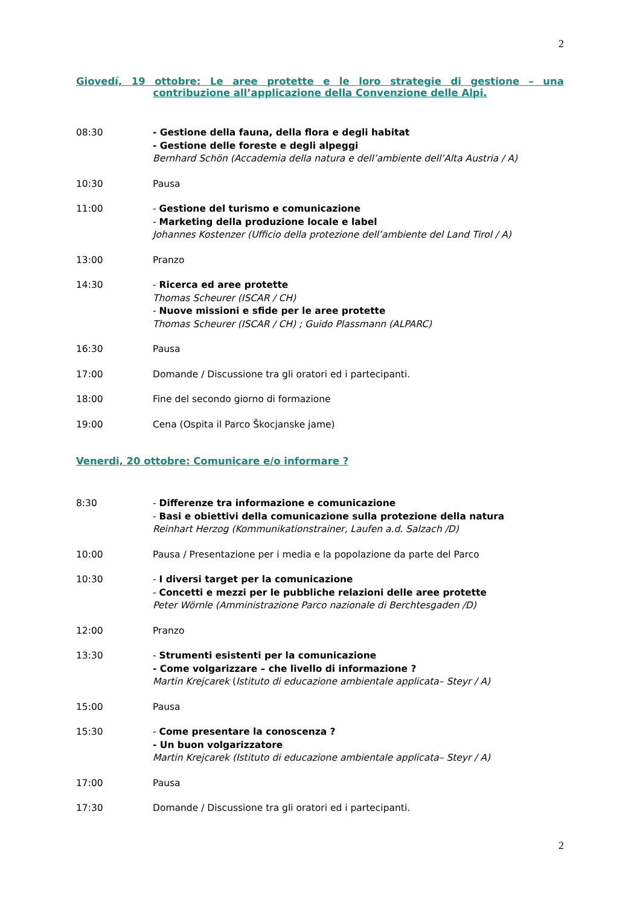2
Giovedí, 19 ottobre: Le aree protette e le loro strategie di gestione – una contribuzione all’applicazione della Convenzione delle Alpi.
08:30 - Gestione della fauna, della flora e degli habitat
- Gestione delle foreste e degli alpeggi
Bernhard Schön (Accademia della natura e dell’ambiente dell’Alta Austria / A)
10:30 Pausa
11:00 - Gestione del turismo e comunicazione
- Marketing della produzione locale e label
Johannes Kostenzer (Ufficio della protezione dell’ambiente del Land Tirol / A)
13:00 Pranzo
14:30 - Ricerca ed aree protette
Thomas Scheurer (ISCAR / CH)
- Nuove missioni e sfide per le aree protette
Thomas Scheurer (ISCAR / CH) ; Guido Plassmann (ALPARC)
16:30 Pausa
17:00 Domande / Discussione tra gli oratori ed i partecipanti.
18:00 Fine del secondo giorno di formazione
19:00 Cena (Ospita il Parco Škocjanske jame)
Venerdi, 20 ottobre: Comunicare e/o informare ?
8:30 - Differenze tra informazione e comunicazione
- Basi e obiettivi della comunicazione sulla protezione della natura
Reinhart Herzog (Kommunikationstrainer, Laufen a.d. Salzach /D)
10:00 Pausa / Presentazione per i media e la popolazione da parte del Parco
10:30 - I diversi target per la comunicazione
- Concetti e mezzi per le pubbliche relazioni delle aree protette
Peter Wörnle (Amministrazione Parco nazionale di Berchtesgaden /D)
12:00 Pranzo
13:30 - Strumenti esistenti per la comunicazione
- Come volgarizzare – che livello di informazione ?
Martin Krejcarek (Istituto di educazione ambientale applicata– Steyr / A)
15:00 Pausa
15:30 - Come presentare la conoscenza ?
- Un buon volgarizzatore
Martin Krejcarek (Istituto di educazione ambientale applicata– Steyr / A)
17:00 Pausa
17:30 Domande / Discussione tra gli oratori ed i partecipanti.
2